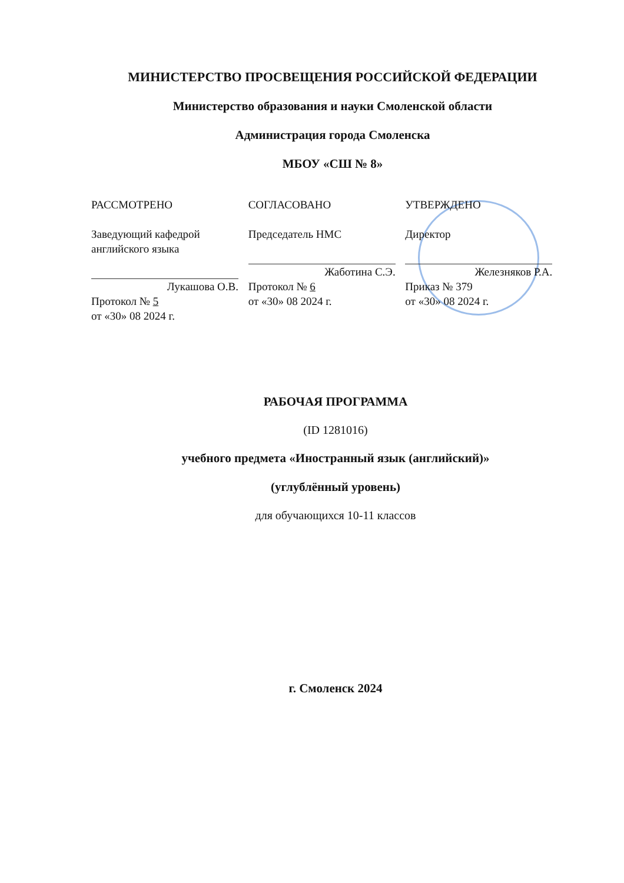МИНИСТЕРСТВО ПРОСВЕЩЕНИЯ РОССИЙСКОЙ ФЕДЕРАЦИИ
Министерство образования и науки Смоленской области
Администрация города Смоленска
МБОУ «СШ № 8»
РАССМОТРЕНО
Заведующий кафедрой
английского языка
Лукашова О.В.
Протокол № 5
от «30» 08 2024 г.
СОГЛАСОВАНО
Председатель НМС
Жаботина С.Э.
Протокол № 6
от «30» 08 2024 г.
УТВЕРЖДЕНО
Директор
Железняков Р.А.
Приказ № 379
от «30» 08 2024 г.
РАБОЧАЯ ПРОГРАММА
(ID 1281016)
учебного предмета «Иностранный язык (английский)»
(углублённый уровень)
для обучающихся 10-11 классов
г. Смоленск 2024